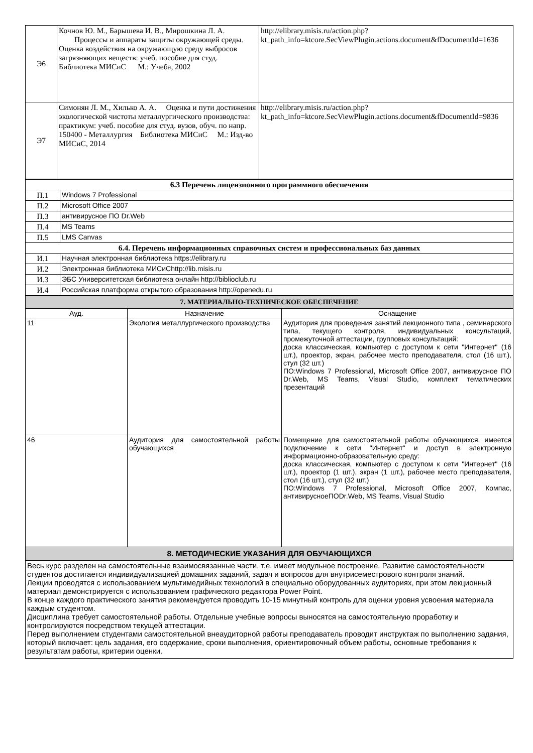| Э6 | Кочнов Ю. М., Барышева И. В., Мирошкина Л. А. Процессы и аппараты защиты окружающей среды. Оценка воздействия на окружающую среду выбросов загрязняющих веществ: учеб. пособие для студ. Библиотека МИСиС М.: Учеба, 2002 | http://elibrary.misis.ru/action.php?kt_path_info=ktcore.SecViewPlugin.actions.document&fDocumentId=1636 |
| Э7 | Симонян Л. М., Хилько А. А. Оценка и пути достижения экологической чистоты металлургического производства: практикум: учеб. пособие для студ. вузов, обуч. по напр. 150400 - Металлургия Библиотека МИСиС М.: Изд-во МИСиС, 2014 | http://elibrary.misis.ru/action.php?kt_path_info=ktcore.SecViewPlugin.actions.document&fDocumentId=9836 |
| 6.3 Перечень лицензионного программного обеспечения | |
| П.1 | Windows 7 Professional |
| П.2 | Microsoft Office 2007 |
| П.3 | антивирусное ПО Dr.Web |
| П.4 | MS Teams |
| П.5 | LMS Canvas |
| 6.4. Перечень информационных справочных систем и профессиональных баз данных | |
| И.1 | Научная электронная библиотека https://elibrary.ru |
| И.2 | Электронная библиотека МИСиСhttp://lib.misis.ru |
| И.3 | ЭБС Университетская библиотека онлайн http://biblioclub.ru |
| И.4 | Российская платформа открытого образования http://openedu.ru |
| 7. МАТЕРИАЛЬНО-ТЕХНИЧЕСКОЕ ОБЕСПЕЧЕНИЕ | | |
| Ауд. | Назначение | Оснащение |
| 11 | Экология металлургического производства | Аудитория для проведения занятий лекционного типа , семинарского типа, текущего контроля, индивидуальных консультаций, промежуточной аттестации, групповых консультаций: доска классическая, компьютер с доступом к сети "Интернет" (16 шт.), проектор, экран, рабочее место преподавателя, стол (16 шт.), стул (32 шт.) ПО:Windows 7 Professional, Microsoft Office 2007, антивирусное ПО Dr.Web, MS Teams, Visual Studio, комплект тематических презентаций |
| 46 | Аудитория для самостоятельной работы обучающихся | Помещение для самостоятельной работы обучающихся, имеется подключение к сети "Интернет" и доступ в электронную информационно-образовательную среду: доска классическая, компьютер с доступом к сети "Интернет" (16 шт.), проектор (1 шт.), экран (1 шт.), рабочее место преподавателя, стол (16 шт.), стул (32 шт.) ПО:Windows 7 Professional, Microsoft Office 2007, Компас, антивирусноеПОDr.Web, MS Teams, Visual Studio |
| 8. МЕТОДИЧЕСКИЕ УКАЗАНИЯ ДЛЯ ОБУЧАЮЩИХСЯ | | |
| Весь курс разделен на самостоятельные взаимосвязанные части, т.е. имеет модульное построение. Развитие самостоятельности студентов достигается индивидуализацией домашних заданий, задач и вопросов для внутрисеместрового контроля знаний. Лекции проводятся с использованием мультимедийных технологий в специально оборудованных аудиториях, при этом лекционный материал демонстрируется с использованием графического редактора Power Point. В конце каждого практического занятия рекомендуется проводить 10-15 минутный контроль для оценки уровня усвоения материала каждым студентом. Дисциплина требует самостоятельной работы. Отдельные учебные вопросы выносятся на самостоятельную проработку и контролируются посредством текущей аттестации. Перед выполнением студентами самостоятельной внеаудиторной работы преподаватель проводит инструктаж по выполнению задания, который включает: цель задания, его содержание, сроки выполнения, ориентировочный объем работы, основные требования к результатам работы, критерии оценки. | | |